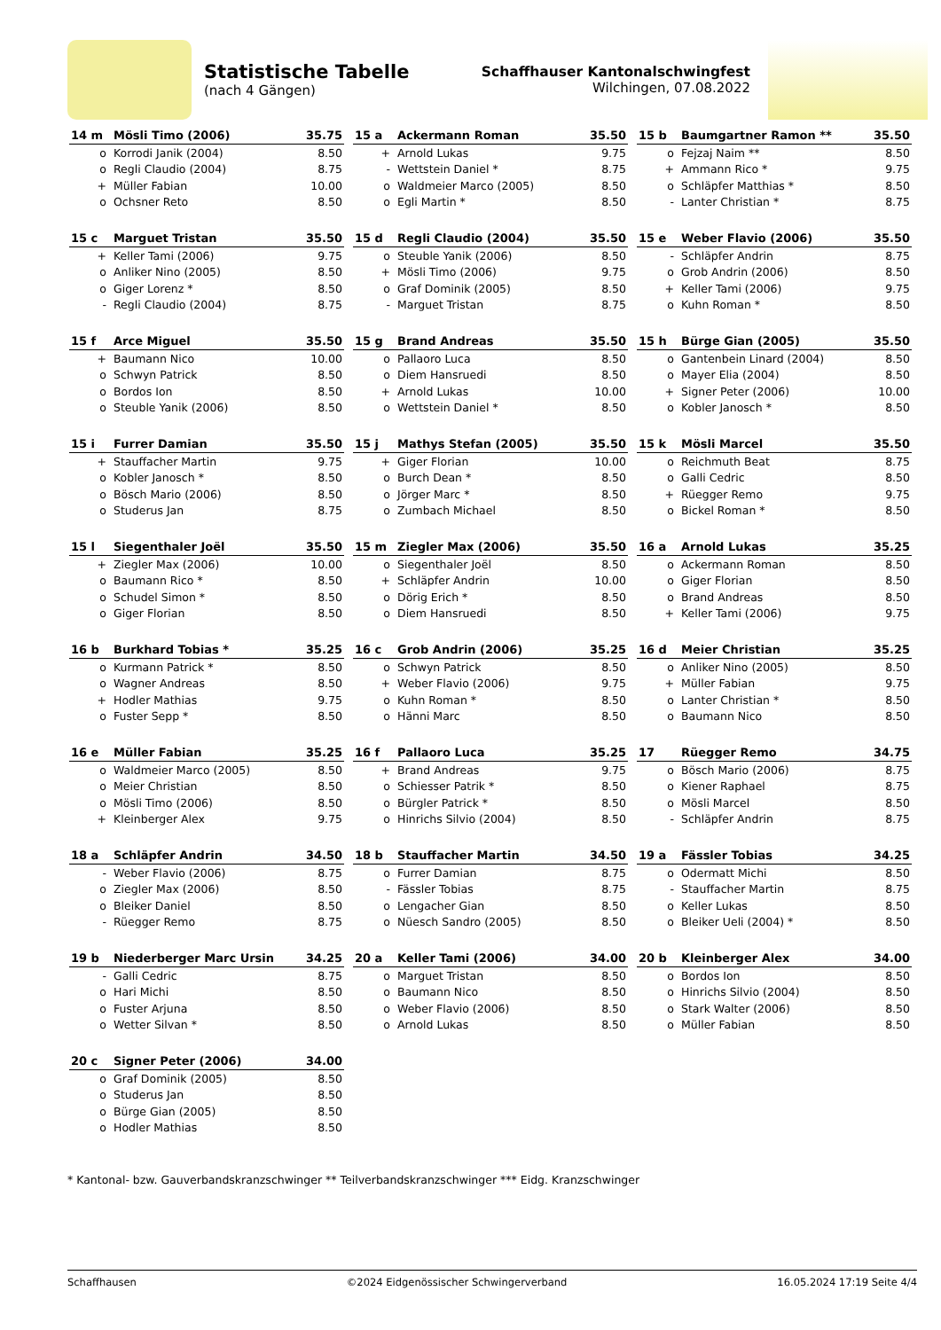Statistische Tabelle
(nach 4 Gängen)
Schaffhauser Kantonalschwingfest
Wilchingen, 07.08.2022
| 14 m | Mösli Timo (2006) | 35.75 |
| --- | --- | --- |
| o | Korrodi Janik (2004) | 8.50 |
| o | Regli Claudio (2004) | 8.75 |
| + | Müller Fabian | 10.00 |
| o | Ochsner Reto | 8.50 |
| 15 a | Ackermann Roman | 35.50 |
| --- | --- | --- |
| + | Arnold Lukas | 9.75 |
| - | Wettstein Daniel * | 8.75 |
| o | Waldmeier Marco (2005) | 8.50 |
| o | Egli Martin * | 8.50 |
| 15 b | Baumgartner Ramon ** | 35.50 |
| --- | --- | --- |
| o | Fejzaj Naim ** | 8.50 |
| + | Ammann Rico * | 9.75 |
| o | Schläpfer Matthias * | 8.50 |
| - | Lanter Christian * | 8.75 |
| 15 c | Marguet Tristan | 35.50 |
| --- | --- | --- |
| + | Keller Tami (2006) | 9.75 |
| o | Anliker Nino (2005) | 8.50 |
| o | Giger Lorenz * | 8.50 |
| - | Regli Claudio (2004) | 8.75 |
| 15 d | Regli Claudio (2004) | 35.50 |
| --- | --- | --- |
| o | Steuble Yanik (2006) | 8.50 |
| + | Mösli Timo (2006) | 9.75 |
| o | Graf Dominik (2005) | 8.50 |
| - | Marguet Tristan | 8.75 |
| 15 e | Weber Flavio (2006) | 35.50 |
| --- | --- | --- |
| - | Schläpfer Andrin | 8.75 |
| o | Grob Andrin (2006) | 8.50 |
| + | Keller Tami (2006) | 9.75 |
| o | Kuhn Roman * | 8.50 |
| 15 f | Arce Miguel | 35.50 |
| --- | --- | --- |
| + | Baumann Nico | 10.00 |
| o | Schwyn Patrick | 8.50 |
| o | Bordos Ion | 8.50 |
| o | Steuble Yanik (2006) | 8.50 |
| 15 g | Brand Andreas | 35.50 |
| --- | --- | --- |
| o | Pallaoro Luca | 8.50 |
| o | Diem Hansruedi | 8.50 |
| + | Arnold Lukas | 10.00 |
| o | Wettstein Daniel * | 8.50 |
| 15 h | Bürge Gian (2005) | 35.50 |
| --- | --- | --- |
| o | Gantenbein Linard (2004) | 8.50 |
| o | Mayer Elia (2004) | 8.50 |
| + | Signer Peter (2006) | 10.00 |
| o | Kobler Janosch * | 8.50 |
| 15 i | Furrer Damian | 35.50 |
| --- | --- | --- |
| + | Stauffacher Martin | 9.75 |
| o | Kobler Janosch * | 8.50 |
| o | Bösch Mario (2006) | 8.50 |
| o | Studerus Jan | 8.75 |
| 15 j | Mathys Stefan (2005) | 35.50 |
| --- | --- | --- |
| + | Giger Florian | 10.00 |
| o | Burch Dean * | 8.50 |
| o | Jörger Marc * | 8.50 |
| o | Zumbach Michael | 8.50 |
| 15 k | Mösli Marcel | 35.50 |
| --- | --- | --- |
| o | Reichmuth Beat | 8.75 |
| o | Galli Cedric | 8.50 |
| + | Rüegger Remo | 9.75 |
| o | Bickel Roman * | 8.50 |
| 15 l | Siegenthaler Joël | 35.50 |
| --- | --- | --- |
| + | Ziegler Max (2006) | 10.00 |
| o | Baumann Rico * | 8.50 |
| o | Schudel Simon * | 8.50 |
| o | Giger Florian | 8.50 |
| 15 m | Ziegler Max (2006) | 35.50 |
| --- | --- | --- |
| o | Siegenthaler Joël | 8.50 |
| + | Schläpfer Andrin | 10.00 |
| o | Dörig Erich * | 8.50 |
| o | Diem Hansruedi | 8.50 |
| 16 a | Arnold Lukas | 35.25 |
| --- | --- | --- |
| o | Ackermann Roman | 8.50 |
| o | Giger Florian | 8.50 |
| o | Brand Andreas | 8.50 |
| + | Keller Tami (2006) | 9.75 |
| 16 b | Burkhard Tobias * | 35.25 |
| --- | --- | --- |
| o | Kurmann Patrick * | 8.50 |
| o | Wagner Andreas | 8.50 |
| + | Hodler Mathias | 9.75 |
| o | Fuster Sepp * | 8.50 |
| 16 c | Grob Andrin (2006) | 35.25 |
| --- | --- | --- |
| o | Schwyn Patrick | 8.50 |
| + | Weber Flavio (2006) | 9.75 |
| o | Kuhn Roman * | 8.50 |
| o | Hänni Marc | 8.50 |
| 16 d | Meier Christian | 35.25 |
| --- | --- | --- |
| o | Anliker Nino (2005) | 8.50 |
| + | Müller Fabian | 9.75 |
| o | Lanter Christian * | 8.50 |
| o | Baumann Nico | 8.50 |
| 16 e | Müller Fabian | 35.25 |
| --- | --- | --- |
| o | Waldmeier Marco (2005) | 8.50 |
| o | Meier Christian | 8.50 |
| o | Mösli Timo (2006) | 8.50 |
| + | Kleinberger Alex | 9.75 |
| 16 f | Pallaoro Luca | 35.25 |
| --- | --- | --- |
| + | Brand Andreas | 9.75 |
| o | Schiesser Patrik * | 8.50 |
| o | Bürgler Patrick * | 8.50 |
| o | Hinrichs Silvio (2004) | 8.50 |
| 17 | Rüegger Remo | 34.75 |
| --- | --- | --- |
| o | Bösch Mario (2006) | 8.75 |
| o | Kiener Raphael | 8.75 |
| o | Mösli Marcel | 8.50 |
| - | Schläpfer Andrin | 8.75 |
| 18 a | Schläpfer Andrin | 34.50 |
| --- | --- | --- |
| - | Weber Flavio (2006) | 8.75 |
| o | Ziegler Max (2006) | 8.50 |
| o | Bleiker Daniel | 8.50 |
| - | Rüegger Remo | 8.75 |
| 18 b | Stauffacher Martin | 34.50 |
| --- | --- | --- |
| o | Furrer Damian | 8.75 |
| - | Fässler Tobias | 8.75 |
| o | Lengacher Gian | 8.50 |
| o | Nüesch Sandro (2005) | 8.50 |
| 19 a | Fässler Tobias | 34.25 |
| --- | --- | --- |
| o | Odermatt Michi | 8.50 |
| - | Stauffacher Martin | 8.75 |
| o | Keller Lukas | 8.50 |
| o | Bleiker Ueli (2004) * | 8.50 |
| 19 b | Niederberger Marc Ursin | 34.25 |
| --- | --- | --- |
| - | Galli Cedric | 8.75 |
| o | Hari Michi | 8.50 |
| o | Fuster Arjuna | 8.50 |
| o | Wetter Silvan * | 8.50 |
| 20 a | Keller Tami (2006) | 34.00 |
| --- | --- | --- |
| o | Marguet Tristan | 8.50 |
| o | Baumann Nico | 8.50 |
| o | Weber Flavio (2006) | 8.50 |
| o | Arnold Lukas | 8.50 |
| 20 b | Kleinberger Alex | 34.00 |
| --- | --- | --- |
| o | Bordos Ion | 8.50 |
| o | Hinrichs Silvio (2004) | 8.50 |
| o | Stark Walter (2006) | 8.50 |
| o | Müller Fabian | 8.50 |
| 20 c | Signer Peter (2006) | 34.00 |
| --- | --- | --- |
| o | Graf Dominik (2005) | 8.50 |
| o | Studerus Jan | 8.50 |
| o | Bürge Gian (2005) | 8.50 |
| o | Hodler Mathias | 8.50 |
* Kantonal- bzw. Gauverbandskranzschwinger ** Teilverbandskranzschwinger *** Eidg. Kranzschwinger
Schaffhausen ©2024 Eidgenössischer Schwingerverband 16.05.2024 17:19 Seite 4/4